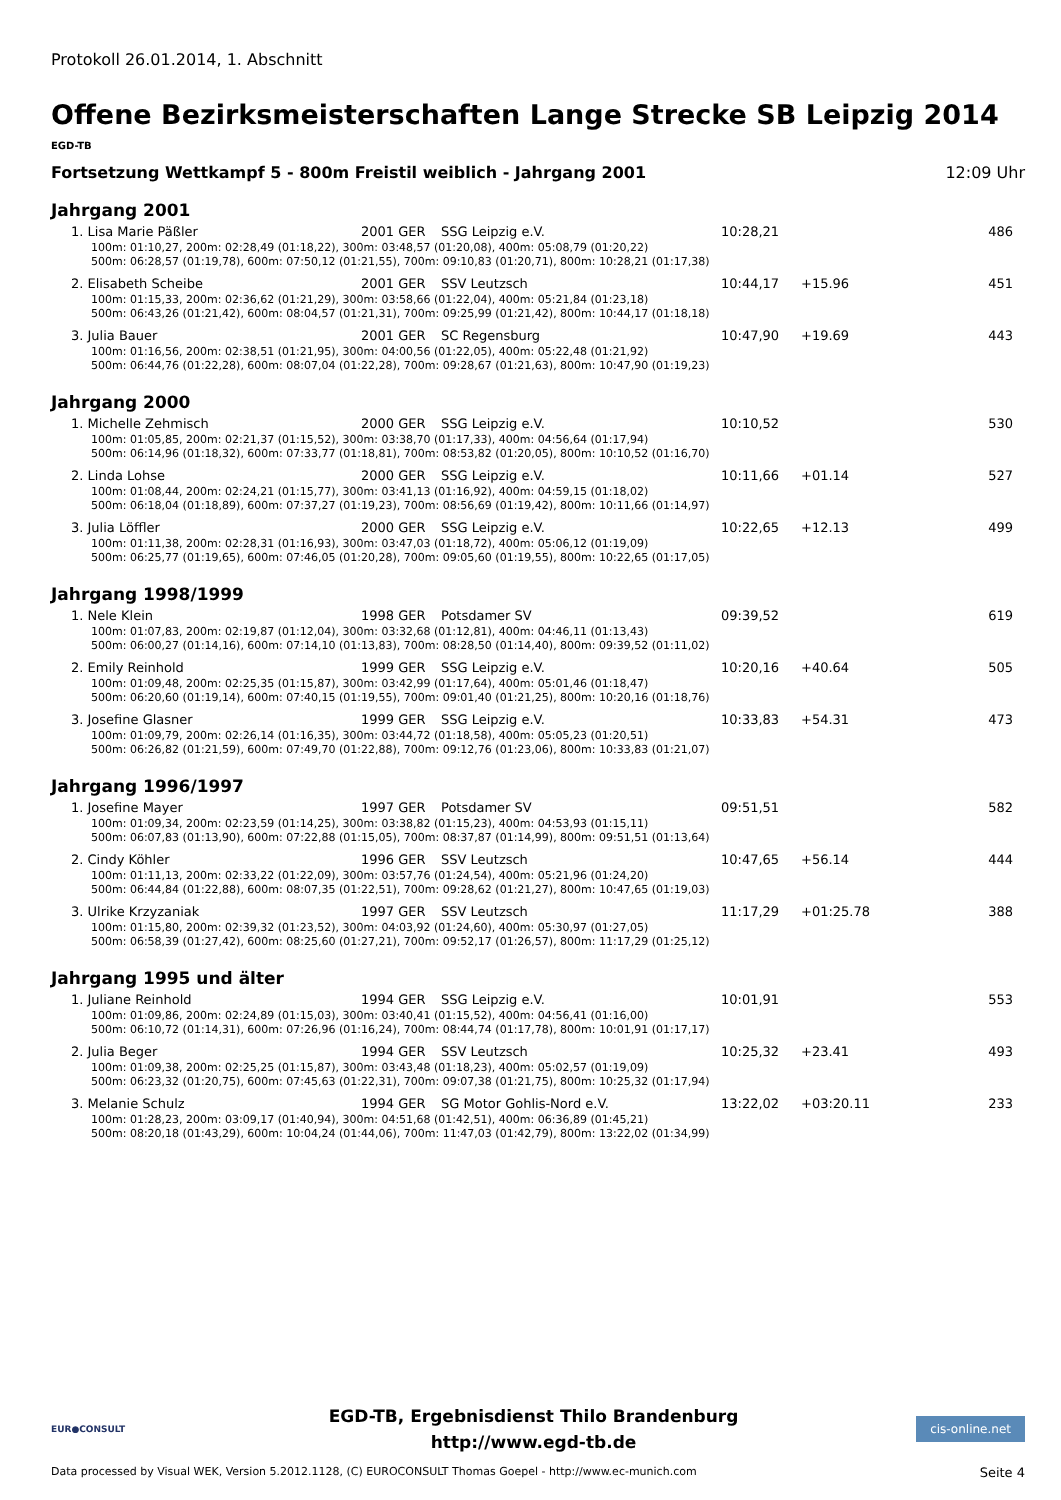Protokoll 26.01.2014, 1. Abschnitt
Offene Bezirksmeisterschaften Lange Strecke SB Leipzig 2014
EGD-TB
Fortsetzung Wettkampf 5 - 800m Freistil weiblich - Jahrgang 2001 12:09 Uhr
Jahrgang 2001
| 1. Lisa Marie Päßler | 2001 GER | SSG Leipzig e.V. | 10:28,21 | | 486 |
| 100m: 01:10,27, 200m: 02:28,49 (01:18,22), 300m: 03:48,57 (01:20,08), 400m: 05:08,79 (01:20,22) | | | | | |
| 500m: 06:28,57 (01:19,78), 600m: 07:50,12 (01:21,55), 700m: 09:10,83 (01:20,71), 800m: 10:28,21 (01:17,38) | | | | | |
| 2. Elisabeth Scheibe | 2001 GER | SSV Leutzsch | 10:44,17 | +15.96 | 451 |
| 100m: 01:15,33, 200m: 02:36,62 (01:21,29), 300m: 03:58,66 (01:22,04), 400m: 05:21,84 (01:23,18) | | | | | |
| 500m: 06:43,26 (01:21,42), 600m: 08:04,57 (01:21,31), 700m: 09:25,99 (01:21,42), 800m: 10:44,17 (01:18,18) | | | | | |
| 3. Julia Bauer | 2001 GER | SC Regensburg | 10:47,90 | +19.69 | 443 |
| 100m: 01:16,56, 200m: 02:38,51 (01:21,95), 300m: 04:00,56 (01:22,05), 400m: 05:22,48 (01:21,92) | | | | | |
| 500m: 06:44,76 (01:22,28), 600m: 08:07,04 (01:22,28), 700m: 09:28,67 (01:21,63), 800m: 10:47,90 (01:19,23) | | | | | |
Jahrgang 2000
| 1. Michelle Zehmisch | 2000 GER | SSG Leipzig e.V. | 10:10,52 | | 530 |
| 100m: 01:05,85, 200m: 02:21,37 (01:15,52), 300m: 03:38,70 (01:17,33), 400m: 04:56,64 (01:17,94) | | | | | |
| 500m: 06:14,96 (01:18,32), 600m: 07:33,77 (01:18,81), 700m: 08:53,82 (01:20,05), 800m: 10:10,52 (01:16,70) | | | | | |
| 2. Linda Lohse | 2000 GER | SSG Leipzig e.V. | 10:11,66 | +01.14 | 527 |
| 100m: 01:08,44, 200m: 02:24,21 (01:15,77), 300m: 03:41,13 (01:16,92), 400m: 04:59,15 (01:18,02) | | | | | |
| 500m: 06:18,04 (01:18,89), 600m: 07:37,27 (01:19,23), 700m: 08:56,69 (01:19,42), 800m: 10:11,66 (01:14,97) | | | | | |
| 3. Julia Löffler | 2000 GER | SSG Leipzig e.V. | 10:22,65 | +12.13 | 499 |
| 100m: 01:11,38, 200m: 02:28,31 (01:16,93), 300m: 03:47,03 (01:18,72), 400m: 05:06,12 (01:19,09) | | | | | |
| 500m: 06:25,77 (01:19,65), 600m: 07:46,05 (01:20,28), 700m: 09:05,60 (01:19,55), 800m: 10:22,65 (01:17,05) | | | | | |
Jahrgang 1998/1999
| 1. Nele Klein | 1998 GER | Potsdamer SV | 09:39,52 | | 619 |
| 100m: 01:07,83, 200m: 02:19,87 (01:12,04), 300m: 03:32,68 (01:12,81), 400m: 04:46,11 (01:13,43) | | | | | |
| 500m: 06:00,27 (01:14,16), 600m: 07:14,10 (01:13,83), 700m: 08:28,50 (01:14,40), 800m: 09:39,52 (01:11,02) | | | | | |
| 2. Emily Reinhold | 1999 GER | SSG Leipzig e.V. | 10:20,16 | +40.64 | 505 |
| 100m: 01:09,48, 200m: 02:25,35 (01:15,87), 300m: 03:42,99 (01:17,64), 400m: 05:01,46 (01:18,47) | | | | | |
| 500m: 06:20,60 (01:19,14), 600m: 07:40,15 (01:19,55), 700m: 09:01,40 (01:21,25), 800m: 10:20,16 (01:18,76) | | | | | |
| 3. Josefine Glasner | 1999 GER | SSG Leipzig e.V. | 10:33,83 | +54.31 | 473 |
| 100m: 01:09,79, 200m: 02:26,14 (01:16,35), 300m: 03:44,72 (01:18,58), 400m: 05:05,23 (01:20,51) | | | | | |
| 500m: 06:26,82 (01:21,59), 600m: 07:49,70 (01:22,88), 700m: 09:12,76 (01:23,06), 800m: 10:33,83 (01:21,07) | | | | | |
Jahrgang 1996/1997
| 1. Josefine Mayer | 1997 GER | Potsdamer SV | 09:51,51 | | 582 |
| 100m: 01:09,34, 200m: 02:23,59 (01:14,25), 300m: 03:38,82 (01:15,23), 400m: 04:53,93 (01:15,11) | | | | | |
| 500m: 06:07,83 (01:13,90), 600m: 07:22,88 (01:15,05), 700m: 08:37,87 (01:14,99), 800m: 09:51,51 (01:13,64) | | | | | |
| 2. Cindy Köhler | 1996 GER | SSV Leutzsch | 10:47,65 | +56.14 | 444 |
| 100m: 01:11,13, 200m: 02:33,22 (01:22,09), 300m: 03:57,76 (01:24,54), 400m: 05:21,96 (01:24,20) | | | | | |
| 500m: 06:44,84 (01:22,88), 600m: 08:07,35 (01:22,51), 700m: 09:28,62 (01:21,27), 800m: 10:47,65 (01:19,03) | | | | | |
| 3. Ulrike Krzyzaniak | 1997 GER | SSV Leutzsch | 11:17,29 | +01:25.78 | 388 |
| 100m: 01:15,80, 200m: 02:39,32 (01:23,52), 300m: 04:03,92 (01:24,60), 400m: 05:30,97 (01:27,05) | | | | | |
| 500m: 06:58,39 (01:27,42), 600m: 08:25,60 (01:27,21), 700m: 09:52,17 (01:26,57), 800m: 11:17,29 (01:25,12) | | | | | |
Jahrgang 1995 und älter
| 1. Juliane Reinhold | 1994 GER | SSG Leipzig e.V. | 10:01,91 | | 553 |
| 100m: 01:09,86, 200m: 02:24,89 (01:15,03), 300m: 03:40,41 (01:15,52), 400m: 04:56,41 (01:16,00) | | | | | |
| 500m: 06:10,72 (01:14,31), 600m: 07:26,96 (01:16,24), 700m: 08:44,74 (01:17,78), 800m: 10:01,91 (01:17,17) | | | | | |
| 2. Julia Beger | 1994 GER | SSV Leutzsch | 10:25,32 | +23.41 | 493 |
| 100m: 01:09,38, 200m: 02:25,25 (01:15,87), 300m: 03:43,48 (01:18,23), 400m: 05:02,57 (01:19,09) | | | | | |
| 500m: 06:23,32 (01:20,75), 600m: 07:45,63 (01:22,31), 700m: 09:07,38 (01:21,75), 800m: 10:25,32 (01:17,94) | | | | | |
| 3. Melanie Schulz | 1994 GER | SG Motor Gohlis-Nord e.V. | 13:22,02 | +03:20.11 | 233 |
| 100m: 01:28,23, 200m: 03:09,17 (01:40,94), 300m: 04:51,68 (01:42,51), 400m: 06:36,89 (01:45,21) | | | | | |
| 500m: 08:20,18 (01:43,29), 600m: 10:04,24 (01:44,06), 700m: 11:47,03 (01:42,79), 800m: 13:22,02 (01:34,99) | | | | | |
EUR●CONSULT
EGD-TB, Ergebnisdienst Thilo Brandenburg
http://www.egd-tb.de
cis-online.net
Data processed by Visual WEK, Version 5.2012.1128, (C) EUROCONSULT Thomas Goepel - http://www.ec-munich.com Seite 4